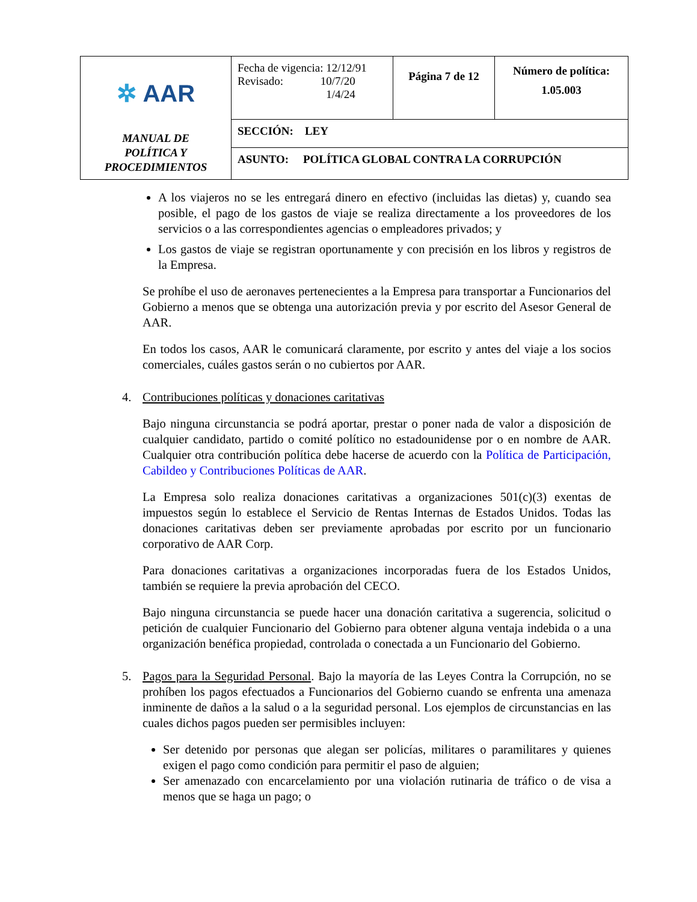| ✲ AAR MANUAL DE POLÍTICA Y PROCEDIMIENTOS | Fecha de vigencia: 12/12/91 Revisado: 10/7/20 1/4/24 | Página 7 de 12 | Número de política: 1.05.003 |
| | SECCIÓN: LEY | | |
| | ASUNTO: POLÍTICA GLOBAL CONTRA LA CORRUPCIÓN | | |
A los viajeros no se les entregará dinero en efectivo (incluidas las dietas) y, cuando sea posible, el pago de los gastos de viaje se realiza directamente a los proveedores de los servicios o a las correspondientes agencias o empleadores privados; y
Los gastos de viaje se registran oportunamente y con precisión en los libros y registros de la Empresa.
Se prohíbe el uso de aeronaves pertenecientes a la Empresa para transportar a Funcionarios del Gobierno a menos que se obtenga una autorización previa y por escrito del Asesor General de AAR.
En todos los casos, AAR le comunicará claramente, por escrito y antes del viaje a los socios comerciales, cuáles gastos serán o no cubiertos por AAR.
4. Contribuciones políticas y donaciones caritativas
Bajo ninguna circunstancia se podrá aportar, prestar o poner nada de valor a disposición de cualquier candidato, partido o comité político no estadounidense por o en nombre de AAR. Cualquier otra contribución política debe hacerse de acuerdo con la Política de Participación, Cabildeo y Contribuciones Políticas de AAR.
La Empresa solo realiza donaciones caritativas a organizaciones 501(c)(3) exentas de impuestos según lo establece el Servicio de Rentas Internas de Estados Unidos. Todas las donaciones caritativas deben ser previamente aprobadas por escrito por un funcionario corporativo de AAR Corp.
Para donaciones caritativas a organizaciones incorporadas fuera de los Estados Unidos, también se requiere la previa aprobación del CECO.
Bajo ninguna circunstancia se puede hacer una donación caritativa a sugerencia, solicitud o petición de cualquier Funcionario del Gobierno para obtener alguna ventaja indebida o a una organización benéfica propiedad, controlada o conectada a un Funcionario del Gobierno.
5. Pagos para la Seguridad Personal. Bajo la mayoría de las Leyes Contra la Corrupción, no se prohíben los pagos efectuados a Funcionarios del Gobierno cuando se enfrenta una amenaza inminente de daños a la salud o a la seguridad personal. Los ejemplos de circunstancias en las cuales dichos pagos pueden ser permisibles incluyen:
Ser detenido por personas que alegan ser policías, militares o paramilitares y quienes exigen el pago como condición para permitir el paso de alguien;
Ser amenazado con encarcelamiento por una violación rutinaria de tráfico o de visa a menos que se haga un pago; o